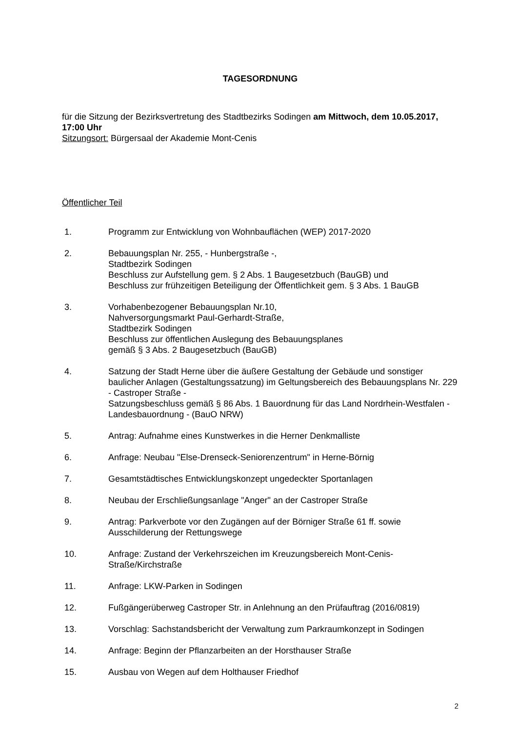TAGESORDNUNG
für die Sitzung der Bezirksvertretung des Stadtbezirks Sodingen am Mittwoch, dem 10.05.2017, 17:00 Uhr
Sitzungsort: Bürgersaal der Akademie Mont-Cenis
Öffentlicher Teil
1. Programm zur Entwicklung von Wohnbauflächen (WEP) 2017-2020
2. Bebauungsplan Nr. 255, - Hunbergstraße -,
Stadtbezirk Sodingen
Beschluss zur Aufstellung gem. § 2 Abs. 1 Baugesetzbuch (BauGB) und
Beschluss zur frühzeitigen Beteiligung der Öffentlichkeit gem. § 3 Abs. 1 BauGB
3. Vorhabenbezogener Bebauungsplan Nr.10,
Nahversorgungsmarkt Paul-Gerhardt-Straße,
Stadtbezirk Sodingen
Beschluss zur öffentlichen Auslegung des Bebauungsplanes
gemäß § 3 Abs. 2 Baugesetzbuch (BauGB)
4. Satzung der Stadt Herne über die äußere Gestaltung der Gebäude und sonstiger baulicher Anlagen (Gestaltungssatzung) im Geltungsbereich des Bebauungsplans Nr. 229 - Castroper Straße -
Satzungsbeschluss gemäß § 86 Abs. 1 Bauordnung für das Land Nordrhein-Westfalen - Landesbauordnung - (BauO NRW)
5. Antrag: Aufnahme eines Kunstwerkes in die Herner Denkmalliste
6. Anfrage: Neubau "Else-Drenseck-Seniorenzentrum" in Herne-Börnig
7. Gesamtstädtisches Entwicklungskonzept ungedeckter Sportanlagen
8. Neubau der Erschließungsanlage "Anger" an der Castroper Straße
9. Antrag: Parkverbote vor den Zugängen auf der Börniger Straße 61 ff. sowie Ausschilderung der Rettungswege
10. Anfrage: Zustand der Verkehrszeichen im Kreuzungsbereich Mont-Cenis-Straße/Kirchstraße
11. Anfrage: LKW-Parken in Sodingen
12. Fußgängerüberweg Castroper Str. in Anlehnung an den Prüfauftrag (2016/0819)
13. Vorschlag: Sachstandsbericht der Verwaltung zum Parkraumkonzept in Sodingen
14. Anfrage: Beginn der Pflanzarbeiten an der Horsthauser Straße
15. Ausbau von Wegen auf dem Holthauser Friedhof
2